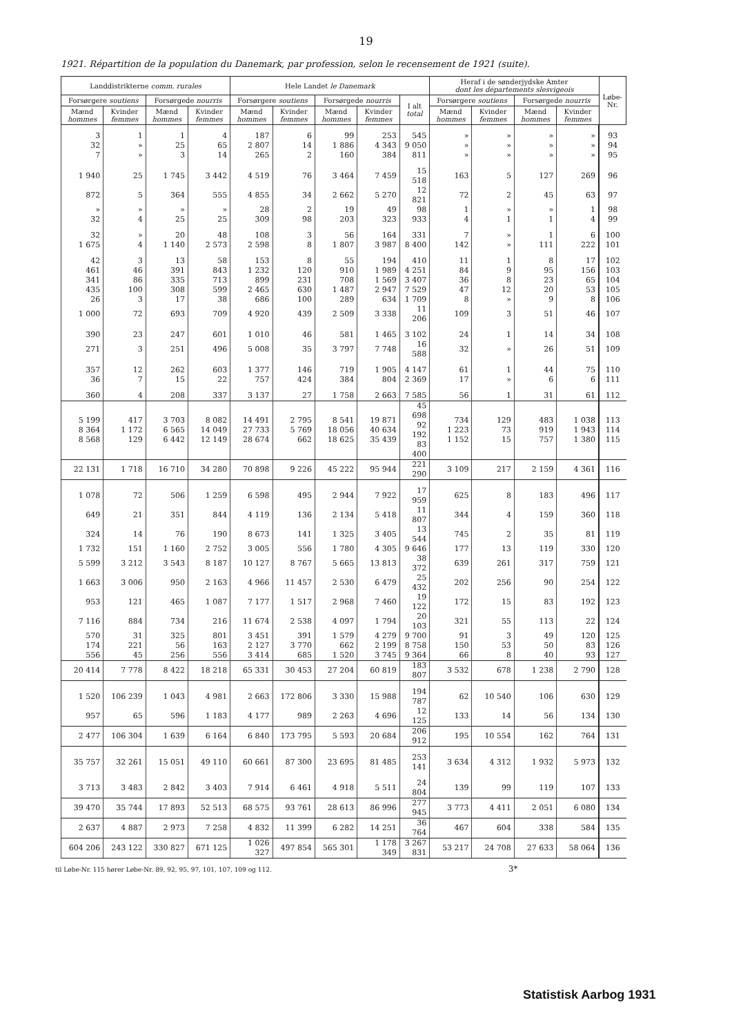19
1921. Répartition de la population du Danemark, par profession, selon le recensement de 1921 (suite).
| Landdistrikterne comm. rurales | | | | Hele Landet le Danemark | | | | | Heraf i de sønderjydske Amter dont les départements slesvigeois | | | | Løbe-Nr. |
| --- | --- | --- | --- | --- | --- | --- | --- | --- | --- | --- | --- | --- | --- |
| Forsørgere soutiens | | Forsørgede nourris | | Forsørgere soutiens | | Forsørgede nourris | | I alt total | Forsørgere soutiens | | Forsørgede nourris | | |
| Mænd hommes | Kvinder femmes | Mænd hommes | Kvinder femmes | Mænd hommes | Kvinder femmes | Mænd hommes | Kvinder femmes | | Mænd hommes | Kvinder femmes | Mænd hommes | Kvinder femmes | |
| 3 | 1 | 1 | 4 | 187 | 6 | 99 | 253 | 545 | » | » | » | » | 93 |
| 32 | » | 25 | 65 | 2 807 | 14 | 1 886 | 4 343 | 9 050 | » | » | » | » | 94 |
| 7 | » | 3 | 14 | 265 | 2 | 160 | 384 | 811 | » | » | » | » | 95 |
| 1 940 | 25 | 1 745 | 3 442 | 4 519 | 76 | 3 464 | 7 459 | 15 518 | 163 | 5 | 127 | 269 | 96 |
| 872 | 5 | 364 | 555 | 4 855 | 34 | 2 662 | 5 270 | 12 821 | 72 | 2 | 45 | 63 | 97 |
| » | » | » | » | 28 | 2 | 19 | 49 | 98 | 1 | » | » | 1 | 98 |
| 32 | 4 | 25 | 25 | 309 | 98 | 203 | 323 | 933 | 4 | 1 | 1 | 4 | 99 |
| 32 | » | 20 | 48 | 108 | 3 | 56 | 164 | 331 | 7 | » | 1 | 6 | 100 |
| 1 675 | 4 | 1 140 | 2 573 | 2 598 | 8 | 1 807 | 3 987 | 8 400 | 142 | » | 111 | 222 | 101 |
| 42 | 3 | 13 | 58 | 153 | 8 | 55 | 194 | 410 | 11 | 1 | 8 | 17 | 102 |
| 461 | 46 | 391 | 843 | 1 232 | 120 | 910 | 1 989 | 4 251 | 84 | 9 | 95 | 156 | 103 |
| 341 | 86 | 335 | 713 | 899 | 231 | 708 | 1 569 | 3 407 | 36 | 8 | 23 | 65 | 104 |
| 435 | 100 | 308 | 599 | 2 465 | 630 | 1 487 | 2 947 | 7 529 | 47 | 12 | 20 | 53 | 105 |
| 26 | 3 | 17 | 38 | 686 | 100 | 289 | 634 | 1 709 | 8 | » | 9 | 8 | 106 |
| 1 000 | 72 | 693 | 709 | 4 920 | 439 | 2 509 | 3 338 | 11 206 | 109 | 3 | 51 | 46 | 107 |
| 390 | 23 | 247 | 601 | 1 010 | 46 | 581 | 1 465 | 3 102 | 24 | 1 | 14 | 34 | 108 |
| 271 | 3 | 251 | 496 | 5 008 | 35 | 3 797 | 7 748 | 16 588 | 32 | » | 26 | 51 | 109 |
| 357 | 12 | 262 | 603 | 1 377 | 146 | 719 | 1 905 | 4 147 | 61 | 1 | 44 | 75 | 110 |
| 36 | 7 | 15 | 22 | 757 | 424 | 384 | 804 | 2 369 | 17 | » | 6 | 6 | 111 |
| 360 | 4 | 208 | 337 | 3 137 | 27 | 1 758 | 2 663 | 7 585 | 56 | 1 | 31 | 61 | 112 |
| 5 199 8 364 8 568 | 417 1 172 129 | 3 703 6 565 6 442 | 8 082 14 049 12 149 | 14 491 27 733 28 674 | 2 795 5 769 662 | 8 541 18 056 18 625 | 19 871 40 634 35 439 | 45 698 92 192 83 400 | 734 1 223 1 152 | 129 73 15 | 483 919 757 | 1 038 1 943 1 380 | 113 114 115 |
| 22 131 | 1 718 | 16 710 | 34 280 | 70 898 | 9 226 | 45 222 | 95 944 | 221 290 | 3 109 | 217 | 2 159 | 4 361 | 116 |
| 1 078 | 72 | 506 | 1 259 | 6 598 | 495 | 2 944 | 7 922 | 17 959 | 625 | 8 | 183 | 496 | 117 |
| 649 | 21 | 351 | 844 | 4 119 | 136 | 2 134 | 5 418 | 11 807 | 344 | 4 | 159 | 360 | 118 |
| 324 | 14 | 76 | 190 | 8 673 | 141 | 1 325 | 3 405 | 13 544 | 745 | 2 | 35 | 81 | 119 |
| 1 732 | 151 | 1 160 | 2 752 | 3 005 | 556 | 1 780 | 4 305 | 9 646 | 177 | 13 | 119 | 330 | 120 |
| 5 599 | 3 212 | 3 543 | 8 187 | 10 127 | 8 767 | 5 665 | 13 813 | 38 372 | 639 | 261 | 317 | 759 | 121 |
| 1 663 | 3 006 | 950 | 2 163 | 4 966 | 11 457 | 2 530 | 6 479 | 25 432 | 202 | 256 | 90 | 254 | 122 |
| 953 | 121 | 465 | 1 087 | 7 177 | 1 517 | 2 968 | 7 460 | 19 122 | 172 | 15 | 83 | 192 | 123 |
| 7 116 | 884 | 734 | 216 | 11 674 | 2 538 | 4 097 | 1 794 | 20 103 | 321 | 55 | 113 | 22 | 124 |
| 570 | 31 | 325 | 801 | 3 451 | 391 | 1 579 | 4 279 | 9 700 | 91 | 3 | 49 | 120 | 125 |
| 174 | 221 | 56 | 163 | 2 127 | 3 770 | 662 | 2 199 | 8 758 | 150 | 53 | 50 | 83 | 126 |
| 556 | 45 | 256 | 556 | 3 414 | 685 | 1 520 | 3 745 | 9 364 | 66 | 8 | 40 | 93 | 127 |
| 20 414 | 7 778 | 8 422 | 18 218 | 65 331 | 30 453 | 27 204 | 60 819 | 183 807 | 3 532 | 678 | 1 238 | 2 790 | 128 |
| 1 520 | 106 239 | 1 043 | 4 981 | 2 663 | 172 806 | 3 330 | 15 988 | 194 787 | 62 | 10 540 | 106 | 630 | 129 |
| 957 | 65 | 596 | 1 183 | 4 177 | 989 | 2 263 | 4 696 | 12 125 | 133 | 14 | 56 | 134 | 130 |
| 2 477 | 106 304 | 1 639 | 6 164 | 6 840 | 173 795 | 5 593 | 20 684 | 206 912 | 195 | 10 554 | 162 | 764 | 131 |
| 35 757 | 32 261 | 15 051 | 49 110 | 60 661 | 87 300 | 23 695 | 81 485 | 253 141 | 3 634 | 4 312 | 1 932 | 5 973 | 132 |
| 3 713 | 3 483 | 2 842 | 3 403 | 7 914 | 6 461 | 4 918 | 5 511 | 24 804 | 139 | 99 | 119 | 107 | 133 |
| 39 470 | 35 744 | 17 893 | 52 513 | 68 575 | 93 761 | 28 613 | 86 996 | 277 945 | 3 773 | 4 411 | 2 051 | 6 080 | 134 |
| 2 637 | 4 887 | 2 973 | 7 258 | 4 832 | 11 399 | 6 282 | 14 251 | 36 764 | 467 | 604 | 338 | 584 | 135 |
| 604 206 | 243 122 | 330 827 | 671 125 | 1 026 327 | 497 854 | 565 301 | 1 178 349 | 3 267 831 | 53 217 | 24 708 | 27 633 | 58 064 | 136 |
til Løbe-Nr. 115 hører Løbe-Nr. 89, 92, 95, 97, 101, 107, 109 og 112. 3*
Statistisk Aarbog 1931